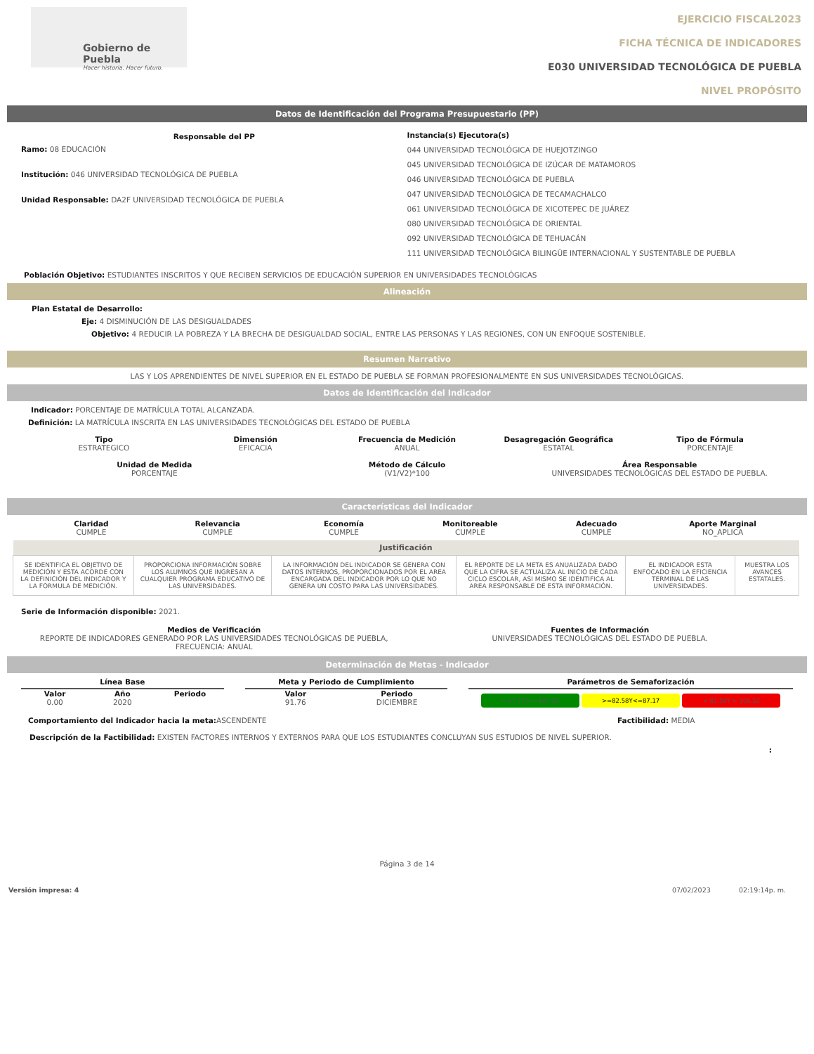Gobierno de Puebla
Hacer historia. Hacer futuro.
EJERCICIO FISCAL2023
FICHA TÉCNICA DE INDICADORES
E030 UNIVERSIDAD TECNOLÓGICA DE PUEBLA
NIVEL PROPÓSITO
Datos de Identificación del Programa Presupuestario (PP)
Responsable del PP
Ramo: 08 EDUCACIÓN
Institución: 046 UNIVERSIDAD TECNOLÓGICA DE PUEBLA
Unidad Responsable: DA2F UNIVERSIDAD TECNOLÓGICA DE PUEBLA
Instancia(s) Ejecutora(s)
044 UNIVERSIDAD TECNOLÓGICA DE HUEJOTZINGO
045 UNIVERSIDAD TECNOLÓGICA DE IZÚCAR DE MATAMOROS
046 UNIVERSIDAD TECNOLÓGICA DE PUEBLA
047 UNIVERSIDAD TECNOLÓGICA DE TECAMACHALCO
061 UNIVERSIDAD TECNOLÓGICA DE XICOTEPEC DE JUÁREZ
080 UNIVERSIDAD TECNOLÓGICA DE ORIENTAL
092 UNIVERSIDAD TECNOLÓGICA DE TEHUACÁN
111 UNIVERSIDAD TECNOLÓGICA BILINGÜE INTERNACIONAL Y SUSTENTABLE DE PUEBLA
Población Objetivo: ESTUDIANTES INSCRITOS Y QUE RECIBEN SERVICIOS DE EDUCACIÓN SUPERIOR EN UNIVERSIDADES TECNOLÓGICAS
Alineación
Plan Estatal de Desarrollo:
Eje: 4 DISMINUCIÓN DE LAS DESIGUALDADES
Objetivo: 4 REDUCIR LA POBREZA Y LA BRECHA DE DESIGUALDAD SOCIAL, ENTRE LAS PERSONAS Y LAS REGIONES, CON UN ENFOQUE SOSTENIBLE.
Resumen Narrativo
LAS Y LOS APRENDIENTES DE NIVEL SUPERIOR EN EL ESTADO DE PUEBLA SE FORMAN PROFESIONALMENTE EN SUS UNIVERSIDADES TECNOLÓGICAS.
Datos de Identificación del Indicador
Indicador: PORCENTAJE DE MATRÍCULA TOTAL ALCANZADA.
Definición: LA MATRÍCULA INSCRITA EN LAS UNIVERSIDADES TECNOLÓGICAS DEL ESTADO DE PUEBLA
Tipo
ESTRATEGICO
Dimensión
EFICACIA
Frecuencia de Medición
ANUAL
Desagregación Geográfica
ESTATAL
Tipo de Fórmula
PORCENTAJE
Unidad de Medida
PORCENTAJE
Método de Cálculo
(V1/V2)*100
Área Responsable
UNIVERSIDADES TECNOLÓGICAS DEL ESTADO DE PUEBLA.
Características del Indicador
Claridad
CUMPLE
Relevancia
CUMPLE
Economía
CUMPLE
Monitoreable
CUMPLE
Adecuado
CUMPLE
Aporte Marginal
NO_APLICA
| Justificación | | | | | |
| --- | --- | --- | --- | --- | --- |
| SE IDENTIFICA EL OBJETIVO DE MEDICIÓN Y ESTA ACORDE CON LA DEFINICIÓN DEL INDICADOR Y LA FORMULA DE MEDICIÓN. | PROPORCIONA INFORMACIÓN SOBRE LOS ALUMNOS QUE INGRESAN A CUALQUIER PROGRAMA EDUCATIVO DE LAS UNIVERSIDADES. | LA INFORMACIÓN DEL INDICADOR SE GENERA CON DATOS INTERNOS, PROPORCIONADOS POR EL AREA ENCARGADA DEL INDICADOR POR LO QUE NO GENERA UN COSTO PARA LAS UNIVERSIDADES. | EL REPORTE DE LA META ES ANUALIZADA DADO QUE LA CIFRA SE ACTUALIZA AL INICIO DE CADA CICLO ESCOLAR, ASI MISMO SE IDENTIFICA AL AREA RESPONSABLE DE ESTA INFORMACIÓN. | EL INDICADOR ESTA ENFOCADO EN LA EFICIENCIA TERMINAL DE LAS UNIVERSIDADES. | MUESTRA LOS AVANCES ESTATALES. |
Serie de Información disponible: 2021.
Medios de Verificación
REPORTE DE INDICADORES GENERADO POR LAS UNIVERSIDADES TECNOLÓGICAS DE PUEBLA, FRECUENCIA: ANUAL
Fuentes de Información
UNIVERSIDADES TECNOLÓGICAS DEL ESTADO DE PUEBLA.
Determinación de Metas - Indicador
Línea Base
Valor
0.00
Año
2020
Periodo
Meta y Periodo de Cumplimiento
Valor
91.76
Periodo
DICIEMBRE
Parámetros de Semaforización
> 87.17Y<=105.52 >=82.58Y<=87.17 < 82.58Y > 105.52
Comportamiento del Indicador hacia la meta: ASCENDENTE
Factibilidad: MEDIA
Descripción de la Factibilidad: EXISTEN FACTORES INTERNOS Y EXTERNOS PARA QUE LOS ESTUDIANTES CONCLUYAN SUS ESTUDIOS DE NIVEL SUPERIOR.
:
Página 3 de 14
Versión impresa: 4 07/02/2023 02:19:14p. m.